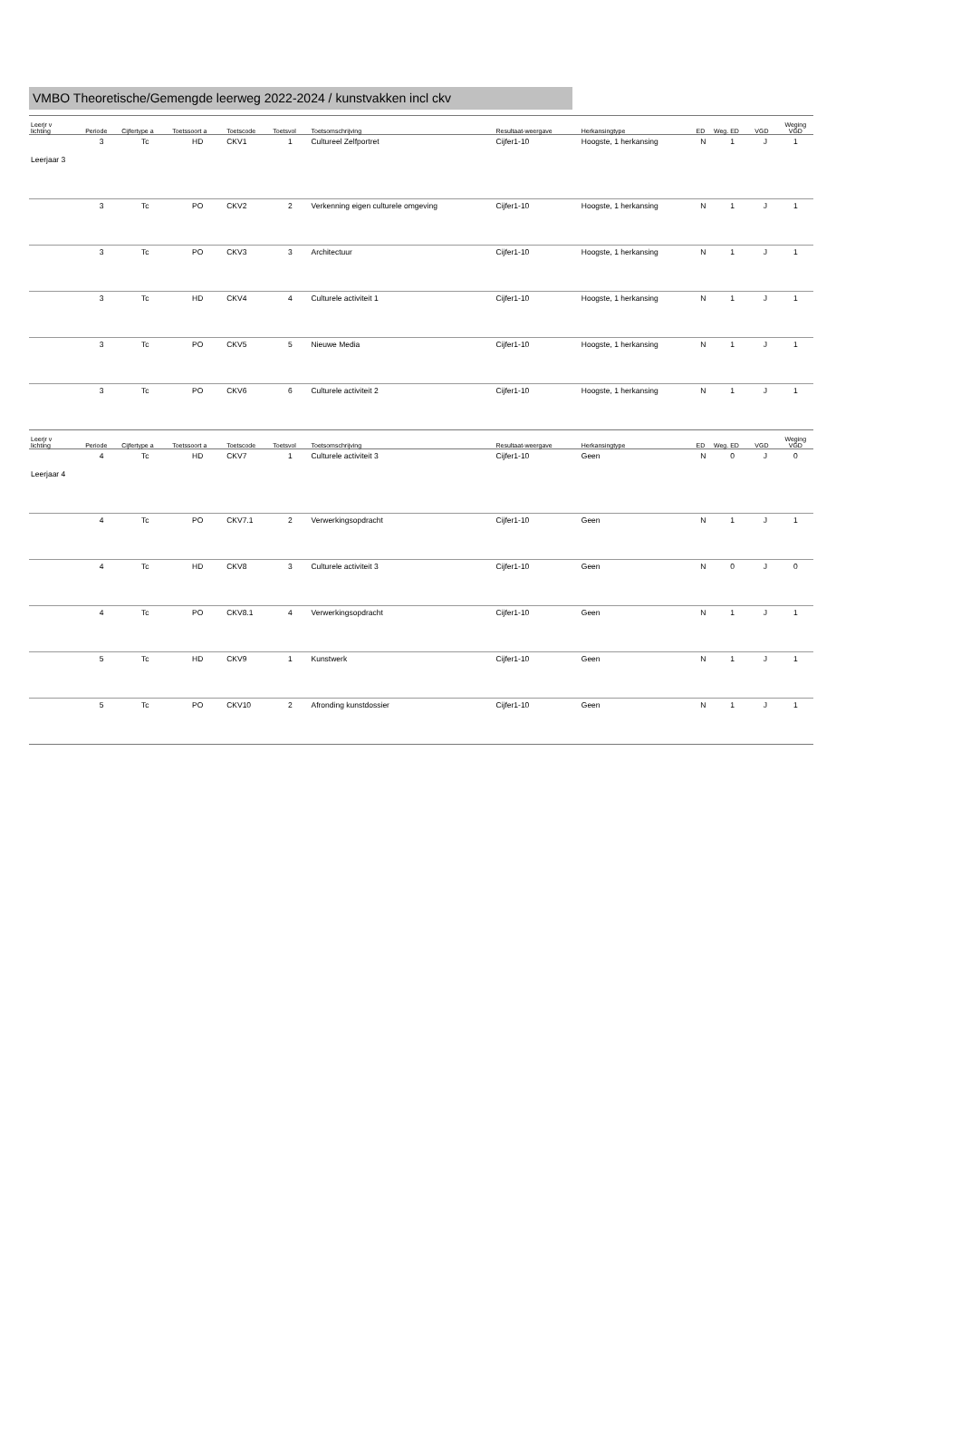VMBO Theoretische/Gemengde leerweg 2022-2024 / kunstvakken incl ckv
| Leerjr v lichting | Periode | Cijfertype a | Toetssoort a | Toetscode | Toetsvol | Toetsomschrijving | Resultaat-weergave | Herkansingtype | ED | Weg. ED | VGD | Weging VGD |
| --- | --- | --- | --- | --- | --- | --- | --- | --- | --- | --- | --- | --- |
| Leerjaar 3 | 3 | Tc | HD | CKV1 | 1 | Cultureel Zelfportret | Cijfer1-10 | Hoogste, 1 herkansing | N | 1 | J | 1 |
| | 3 | Tc | PO | CKV2 | 2 | Verkenning eigen culturele omgeving | Cijfer1-10 | Hoogste, 1 herkansing | N | 1 | J | 1 |
| | 3 | Tc | PO | CKV3 | 3 | Architectuur | Cijfer1-10 | Hoogste, 1 herkansing | N | 1 | J | 1 |
| | 3 | Tc | HD | CKV4 | 4 | Culturele activiteit 1 | Cijfer1-10 | Hoogste, 1 herkansing | N | 1 | J | 1 |
| | 3 | Tc | PO | CKV5 | 5 | Nieuwe Media | Cijfer1-10 | Hoogste, 1 herkansing | N | 1 | J | 1 |
| | 3 | Tc | PO | CKV6 | 6 | Culturele activiteit 2 | Cijfer1-10 | Hoogste, 1 herkansing | N | 1 | J | 1 |
| Leerjr v lichting | Periode | Cijfertype a | Toetssoort a | Toetscode | Toetsvol | Toetsomschrijving | Resultaat-weergave | Herkansingtype | ED | Weg. ED | VGD | Weging VGD |
| Leerjaar 4 | 4 | Tc | HD | CKV7 | 1 | Culturele activiteit 3 | Cijfer1-10 | Geen | N | 0 | J | 0 |
| | 4 | Tc | PO | CKV7.1 | 2 | Verwerkingsopdracht | Cijfer1-10 | Geen | N | 1 | J | 1 |
| | 4 | Tc | HD | CKV8 | 3 | Culturele activiteit 3 | Cijfer1-10 | Geen | N | 0 | J | 0 |
| | 4 | Tc | PO | CKV8.1 | 4 | Verwerkingsopdracht | Cijfer1-10 | Geen | N | 1 | J | 1 |
| | 5 | Tc | HD | CKV9 | 1 | Kunstwerk | Cijfer1-10 | Geen | N | 1 | J | 1 |
| | 5 | Tc | PO | CKV10 | 2 | Afronding kunstdossier | Cijfer1-10 | Geen | N | 1 | J | 1 |